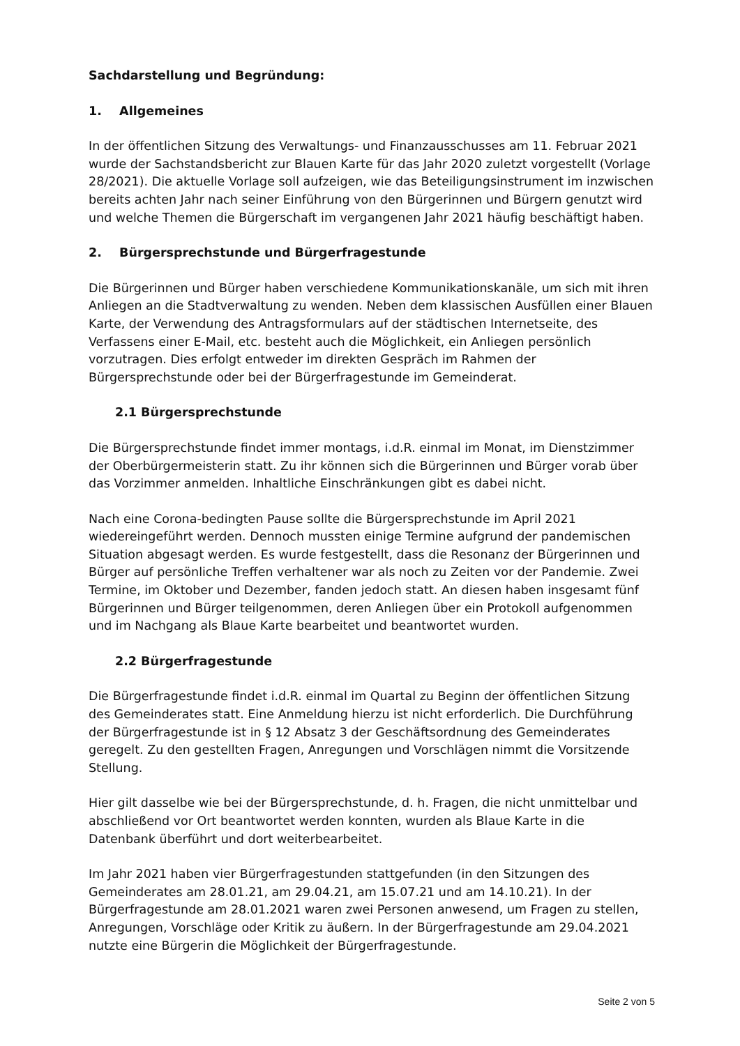Sachdarstellung und Begründung:
1. Allgemeines
In der öffentlichen Sitzung des Verwaltungs- und Finanzausschusses am 11. Februar 2021 wurde der Sachstandsbericht zur Blauen Karte für das Jahr 2020 zuletzt vorgestellt (Vorlage 28/2021). Die aktuelle Vorlage soll aufzeigen, wie das Beteiligungsinstrument im inzwischen bereits achten Jahr nach seiner Einführung von den Bürgerinnen und Bürgern genutzt wird und welche Themen die Bürgerschaft im vergangenen Jahr 2021 häufig beschäftigt haben.
2. Bürgersprechstunde und Bürgerfragestunde
Die Bürgerinnen und Bürger haben verschiedene Kommunikationskanäle, um sich mit ihren Anliegen an die Stadtverwaltung zu wenden. Neben dem klassischen Ausfüllen einer Blauen Karte, der Verwendung des Antragsformulars auf der städtischen Internetseite, des Verfassens einer E-Mail, etc. besteht auch die Möglichkeit, ein Anliegen persönlich vorzutragen. Dies erfolgt entweder im direkten Gespräch im Rahmen der Bürgersprechstunde oder bei der Bürgerfragestunde im Gemeinderat.
2.1 Bürgersprechstunde
Die Bürgersprechstunde findet immer montags, i.d.R. einmal im Monat, im Dienstzimmer der Oberbürgermeisterin statt. Zu ihr können sich die Bürgerinnen und Bürger vorab über das Vorzimmer anmelden. Inhaltliche Einschränkungen gibt es dabei nicht.
Nach eine Corona-bedingten Pause sollte die Bürgersprechstunde im April 2021 wiedereingeführt werden. Dennoch mussten einige Termine aufgrund der pandemischen Situation abgesagt werden. Es wurde festgestellt, dass die Resonanz der Bürgerinnen und Bürger auf persönliche Treffen verhaltener war als noch zu Zeiten vor der Pandemie. Zwei Termine, im Oktober und Dezember, fanden jedoch statt. An diesen haben insgesamt fünf Bürgerinnen und Bürger teilgenommen, deren Anliegen über ein Protokoll aufgenommen und im Nachgang als Blaue Karte bearbeitet und beantwortet wurden.
2.2 Bürgerfragestunde
Die Bürgerfragestunde findet i.d.R. einmal im Quartal zu Beginn der öffentlichen Sitzung des Gemeinderates statt. Eine Anmeldung hierzu ist nicht erforderlich. Die Durchführung der Bürgerfragestunde ist in § 12 Absatz 3 der Geschäftsordnung des Gemeinderates geregelt. Zu den gestellten Fragen, Anregungen und Vorschlägen nimmt die Vorsitzende Stellung.
Hier gilt dasselbe wie bei der Bürgersprechstunde, d. h. Fragen, die nicht unmittelbar und abschließend vor Ort beantwortet werden konnten, wurden als Blaue Karte in die Datenbank überführt und dort weiterbearbeitet.
Im Jahr 2021 haben vier Bürgerfragestunden stattgefunden (in den Sitzungen des Gemeinderates am 28.01.21, am 29.04.21, am 15.07.21 und am 14.10.21). In der Bürgerfragestunde am 28.01.2021 waren zwei Personen anwesend, um Fragen zu stellen, Anregungen, Vorschläge oder Kritik zu äußern. In der Bürgerfragestunde am 29.04.2021 nutzte eine Bürgerin die Möglichkeit der Bürgerfragestunde.
Seite 2 von 5